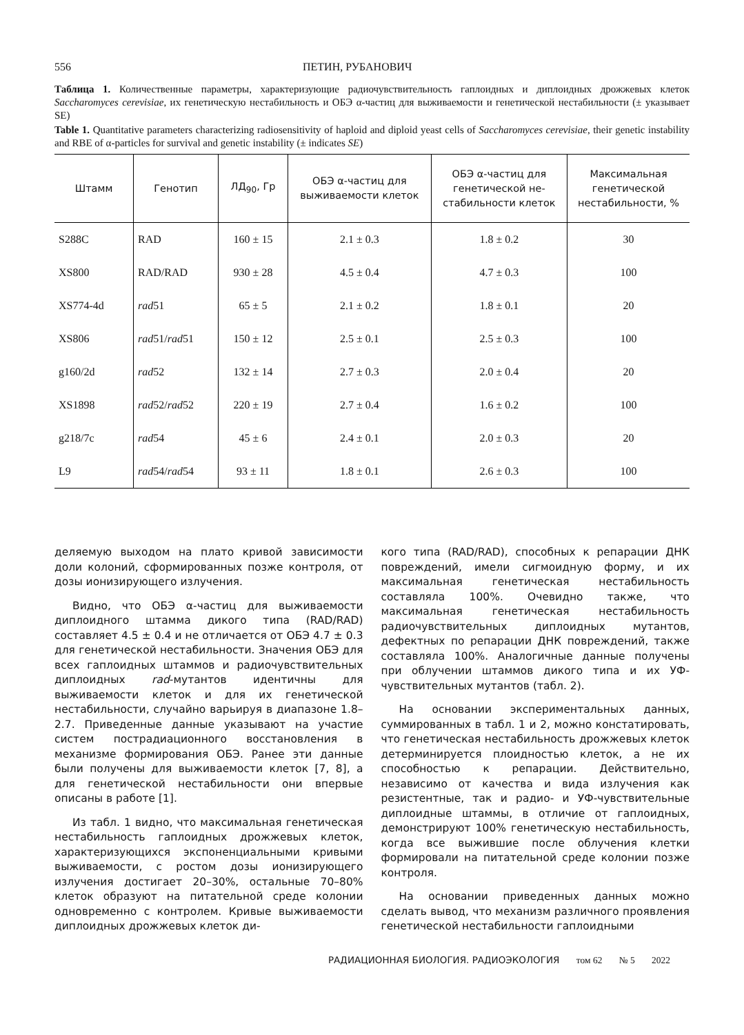556 ПЕТИН, РУБАНОВИЧ
Таблица 1. Количественные параметры, характеризующие радиочувствительность гаплоидных и диплоидных дрожжевых клеток Saccharomyces cerevisiae, их генетическую нестабильность и ОБЭ α-частиц для выживаемости и генетической нестабильности (± указывает SE)
Table 1. Quantitative parameters characterizing radiosensitivity of haploid and diploid yeast cells of Saccharomyces cerevisiae, their genetic instability and RBE of α-particles for survival and genetic instability (± indicates SE)
| Штамм | Генотип | ЛД<sub>90</sub>, Гр | ОБЭ α-частиц для выживаемости клеток | ОБЭ α-частиц для генетической не- стабильности клеток | Максимальная генетической нестабильности, % |
| --- | --- | --- | --- | --- | --- |
| S288C | RAD | 160 ± 15 | 2.1 ± 0.3 | 1.8 ± 0.2 | 30 |
| XS800 | RAD/RAD | 930 ± 28 | 4.5 ± 0.4 | 4.7 ± 0.3 | 100 |
| XS774-4d | rad 51 | 65 ± 5 | 2.1 ± 0.2 | 1.8 ± 0.1 | 20 |
| XS806 | rad 51/ rad 51 | 150 ± 12 | 2.5 ± 0.1 | 2.5 ± 0.3 | 100 |
| g160/2d | rad 52 | 132 ± 14 | 2.7 ± 0.3 | 2.0 ± 0.4 | 20 |
| XS1898 | rad 52/ rad 52 | 220 ± 19 | 2.7 ± 0.4 | 1.6 ± 0.2 | 100 |
| g218/7c | rad 54 | 45 ± 6 | 2.4 ± 0.1 | 2.0 ± 0.3 | 20 |
| L9 | rad 54/ rad 54 | 93 ± 11 | 1.8 ± 0.1 | 2.6 ± 0.3 | 100 |
деляемую выходом на плато кривой зависимости доли колоний, сформированных позже контроля, от дозы ионизирующего излучения.
Видно, что ОБЭ α-частиц для выживаемости диплоидного штамма дикого типа (RAD/RAD) составляет 4.5 ± 0.4 и не отличается от ОБЭ 4.7 ± 0.3 для генетической нестабильности. Значения ОБЭ для всех гаплоидных штаммов и радиочувствительных диплоидных rad-мутантов идентичны для выживаемости клеток и для их генетической нестабильности, случайно варьируя в диапазоне 1.8–2.7. Приведенные данные указывают на участие систем пострадиационного восстановления в механизме формирования ОБЭ. Ранее эти данные были получены для выживаемости клеток [7, 8], а для генетической нестабильности они впервые описаны в работе [1].
Из табл. 1 видно, что максимальная генетическая нестабильность гаплоидных дрожжевых клеток, характеризующихся экспоненциальными кривыми выживаемости, с ростом дозы ионизирующего излучения достигает 20–30%, остальные 70–80% клеток образуют на питательной среде колонии одновременно с контролем. Кривые выживаемости диплоидных дрожжевых клеток ди-
кого типа (RAD/RAD), способных к репарации ДНК повреждений, имели сигмоидную форму, и их максимальная генетическая нестабильность составляла 100%. Очевидно также, что максимальная генетическая нестабильность радиочувствительных диплоидных мутантов, дефектных по репарации ДНК повреждений, также составляла 100%. Аналогичные данные получены при облучении штаммов дикого типа и их УФ-чувствительных мутантов (табл. 2).
На основании экспериментальных данных, суммированных в табл. 1 и 2, можно констатировать, что генетическая нестабильность дрожжевых клеток детерминируется плоидностью клеток, а не их способностью к репарации. Действительно, независимо от качества и вида излучения как резистентные, так и радио- и УФ-чувствительные диплоидные штаммы, в отличие от гаплоидных, демонстрируют 100% генетическую нестабильность, когда все выжившие после облучения клетки формировали на питательной среде колонии позже контроля.
На основании приведенных данных можно сделать вывод, что механизм различного проявления генетической нестабильности гаплоидными
РАДИАЦИОННАЯ БИОЛОГИЯ. РАДИОЭКОЛОГИЯ том 62 № 5 2022